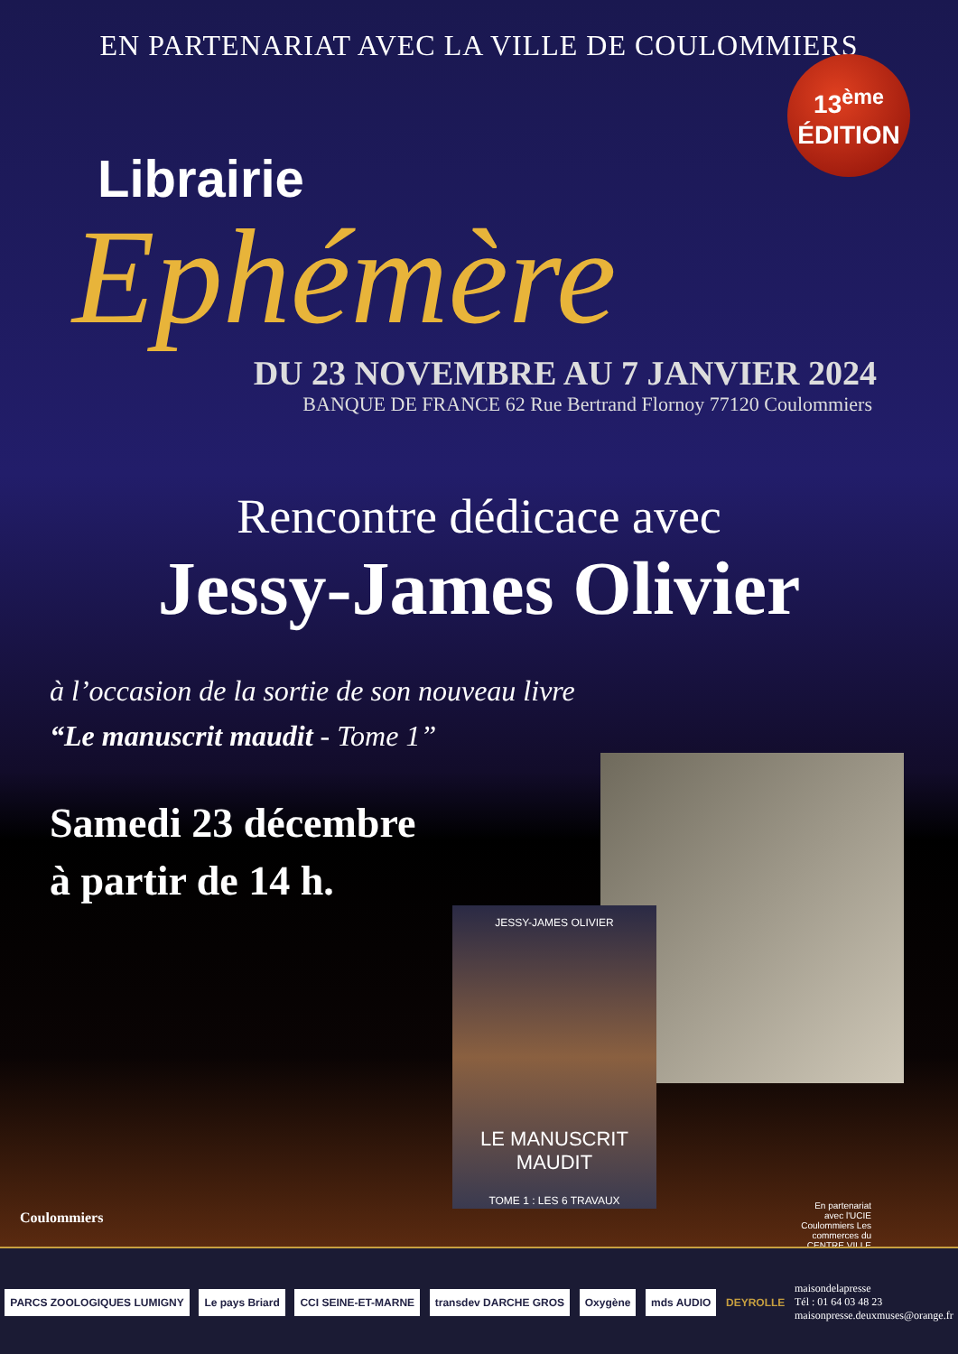EN PARTENARIAT AVEC LA VILLE DE COULOMMIERS
13<sup>ème</sup>
ÉDITION
Librairie
Ephémère
DU 23 NOVEMBRE AU 7 JANVIER 2024
BANQUE DE FRANCE 62 Rue Bertrand Flornoy 77120 Coulommiers
Rencontre dédicace avec
Jessy-James Olivier
à l’occasion de la sortie de son nouveau livre
“Le manuscrit maudit - Tome 1”
Samedi 23 décembre
à partir de 14 h.
JESSY-JAMES OLIVIER
LE MANUSCRIT MAUDIT
TOME 1 : LES 6 TRAVAUX
Coulommiers
En partenariat avec l'UCIE
Coulommiers Les commerces du CENTRE VILLE
PARCS ZOOLOGIQUES LUMIGNY Le pays Briard CCI SEINE-ET-MARNE transdev DARCHE GROS Oxygène mds AUDIO DEYROLLE
maisondelapresse
Tél : 01 64 03 48 23
maisonpresse.deuxmuses@orange.fr